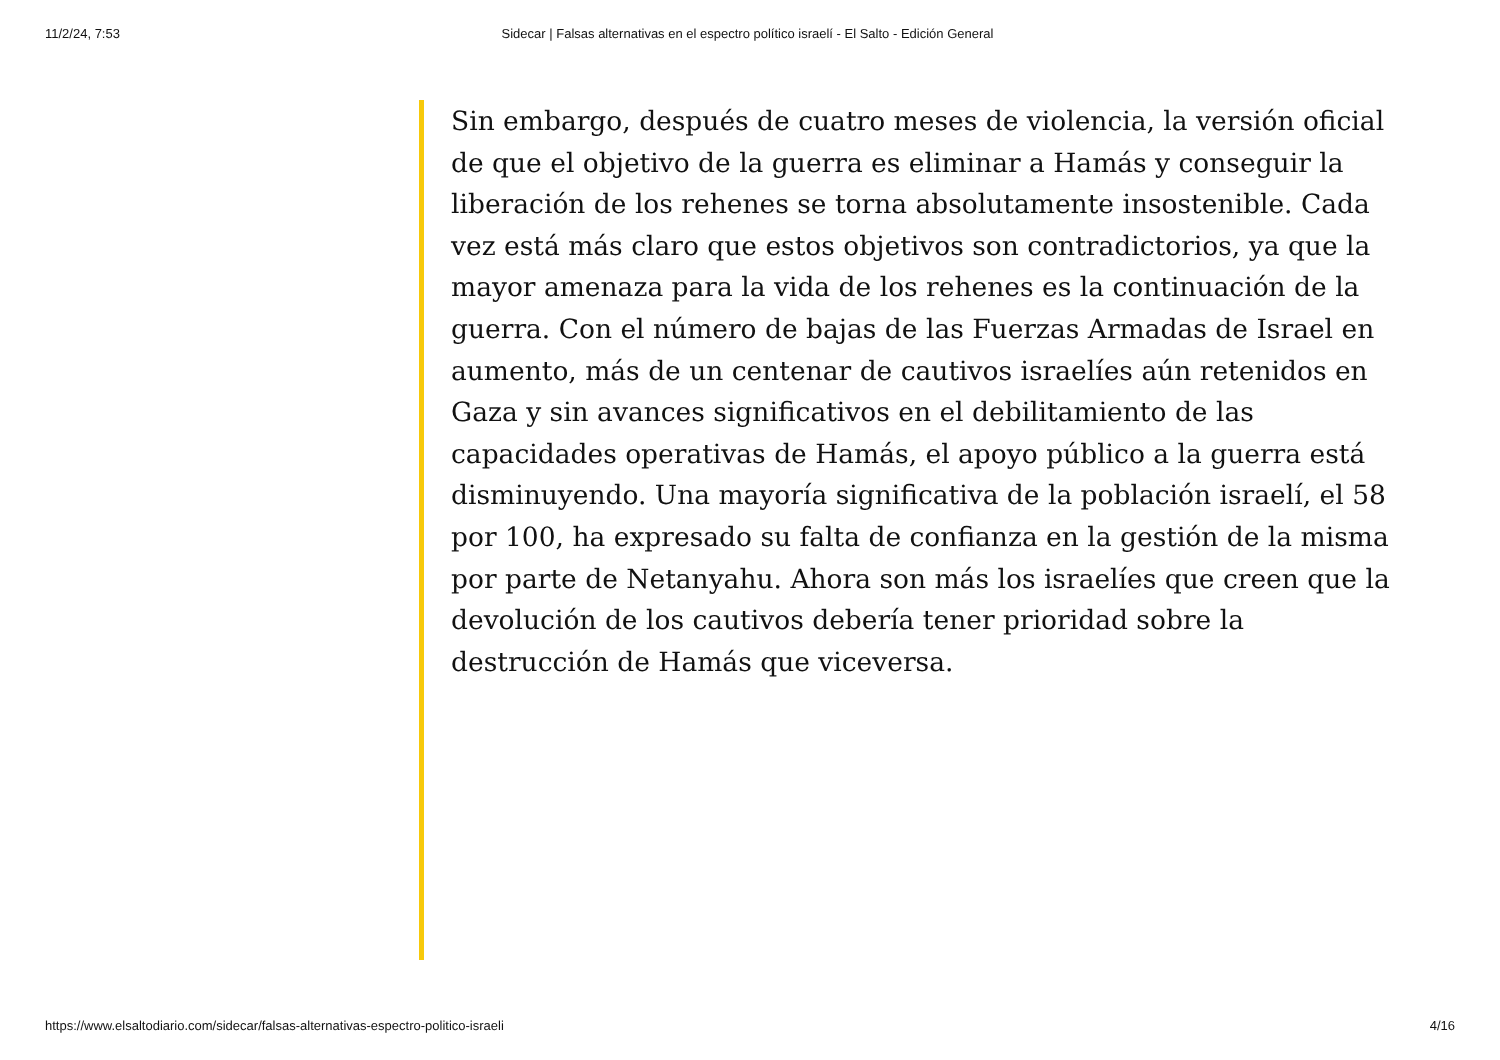11/2/24, 7:53 Sidecar | Falsas alternativas en el espectro político israelí - El Salto - Edición General
Sin embargo, después de cuatro meses de violencia, la versión oficial de que el objetivo de la guerra es eliminar a Hamás y conseguir la liberación de los rehenes se torna absolutamente insostenible. Cada vez está más claro que estos objetivos son contradictorios, ya que la mayor amenaza para la vida de los rehenes es la continuación de la guerra. Con el número de bajas de las Fuerzas Armadas de Israel en aumento, más de un centenar de cautivos israelíes aún retenidos en Gaza y sin avances significativos en el debilitamiento de las capacidades operativas de Hamás, el apoyo público a la guerra está disminuyendo. Una mayoría significativa de la población israelí, el 58 por 100, ha expresado su falta de confianza en la gestión de la misma por parte de Netanyahu. Ahora son más los israelíes que creen que la devolución de los cautivos debería tener prioridad sobre la destrucción de Hamás que viceversa.
https://www.elsaltodiario.com/sidecar/falsas-alternativas-espectro-politico-israeli 4/16